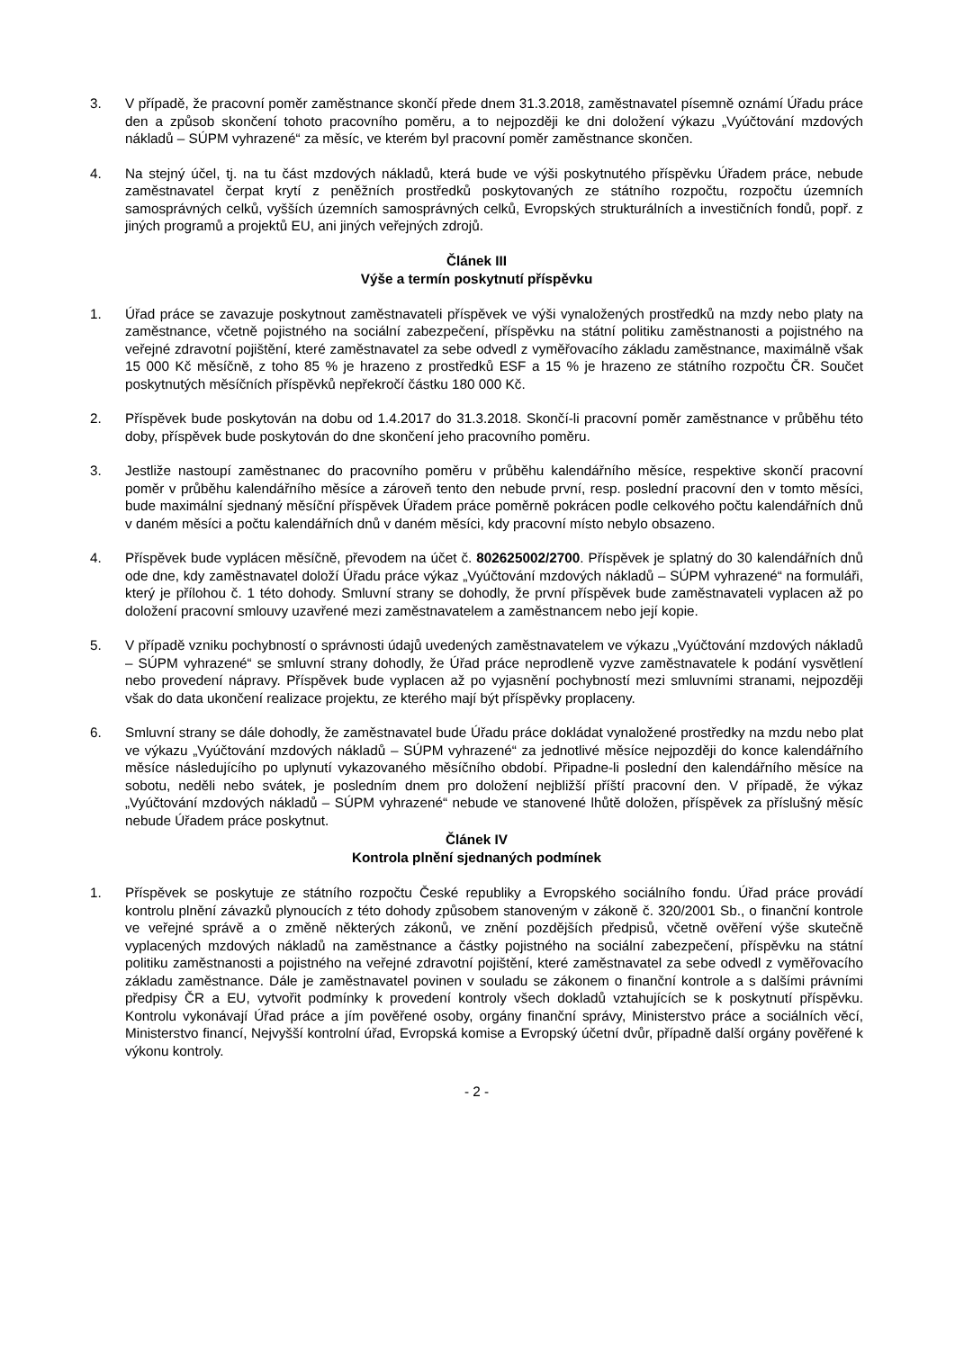3. V případě, že pracovní poměr zaměstnance skončí přede dnem 31.3.2018, zaměstnavatel písemně oznámí Úřadu práce den a způsob skončení tohoto pracovního poměru, a to nejpozději ke dni doložení výkazu „Vyúčtování mzdových nákladů – SÚPM vyhrazené“ za měsíc, ve kterém byl pracovní poměr zaměstnance skončen.
4. Na stejný účel, tj. na tu část mzdových nákladů, která bude ve výši poskytnutého příspěvku Úřadem práce, nebude zaměstnavatel čerpat krytí z peněžních prostředků poskytovaných ze státního rozpočtu, rozpočtu územních samosprávných celků, vyšších územních samosprávných celků, Evropských strukturálních a investičních fondů, popř. z jiných programů a projektů EU, ani jiných veřejných zdrojů.
Článek III
Výše a termín poskytnutí příspěvku
1. Úřad práce se zavazuje poskytnout zaměstnavateli příspěvek ve výši vynaložených prostředků na mzdy nebo platy na zaměstnance, včetně pojistného na sociální zabezpečení, příspěvku na státní politiku zaměstnanosti a pojistného na veřejné zdravotní pojištění, které zaměstnavatel za sebe odvedl z vyměřovacího základu zaměstnance, maximálně však 15 000 Kč měsíčně, z toho 85 % je hrazeno z prostředků ESF a 15 % je hrazeno ze státního rozpočtu ČR. Součet poskytnutých měsíčních příspěvků nepřekročí částku 180 000 Kč.
2. Příspěvek bude poskytován na dobu od 1.4.2017 do 31.3.2018. Skončí-li pracovní poměr zaměstnance v průběhu této doby, příspěvek bude poskytován do dne skončení jeho pracovního poměru.
3. Jestliže nastoupí zaměstnanec do pracovního poměru v průběhu kalendářního měsíce, respektive skončí pracovní poměr v průběhu kalendářního měsíce a zároveň tento den nebude první, resp. poslední pracovní den v tomto měsíci, bude maximální sjednaný měsíční příspěvek Úřadem práce poměrně pokrácen podle celkového počtu kalendářních dnů v daném měsíci a počtu kalendářních dnů v daném měsíci, kdy pracovní místo nebylo obsazeno.
4. Příspěvek bude vyplácen měsíčně, převodem na účet č. 802625002/2700. Příspěvek je splatný do 30 kalendářních dnů ode dne, kdy zaměstnavatel doloží Úřadu práce výkaz „Vyúčtování mzdových nákladů – SÚPM vyhrazené“ na formuláři, který je přílohou č. 1 této dohody. Smluvní strany se dohodly, že první příspěvek bude zaměstnavateli vyplacen až po doložení pracovní smlouvy uzavřené mezi zaměstnavatelem a zaměstnancem nebo její kopie.
5. V případě vzniku pochybností o správnosti údajů uvedených zaměstnavatelem ve výkazu „Vyúčtování mzdových nákladů – SÚPM vyhrazené“ se smluvní strany dohodly, že Úřad práce neprodleně vyzve zaměstnavatele k podání vysvětlení nebo provedení nápravy. Příspěvek bude vyplacen až po vyjasnění pochybností mezi smluvními stranami, nejpozději však do data ukončení realizace projektu, ze kterého mají být příspěvky proplaceny.
6. Smluvní strany se dále dohodly, že zaměstnavatel bude Úřadu práce dokládat vynaložené prostředky na mzdu nebo plat ve výkazu „Vyúčtování mzdových nákladů – SÚPM vyhrazené“ za jednotlivé měsíce nejpozději do konce kalendářního měsíce následujícího po uplynutí vykazovaného měsíčního období. Připadne-li poslední den kalendářního měsíce na sobotu, neděli nebo svátek, je posledním dnem pro doložení nejbližší příští pracovní den. V případě, že výkaz „Vyúčtování mzdových nákladů – SÚPM vyhrazené“ nebude ve stanovené lhůtě doložen, příspěvek za příslušný měsíc nebude Úřadem práce poskytnut.
Článek IV
Kontrola plnění sjednaných podmínek
1. Příspěvek se poskytuje ze státního rozpočtu České republiky a Evropského sociálního fondu. Úřad práce provádí kontrolu plnění závazků plynoucích z této dohody způsobem stanoveným v zákoně č. 320/2001 Sb., o finanční kontrole ve veřejné správě a o změně některých zákonů, ve znění pozdějších předpisů, včetně ověření výše skutečně vyplacených mzdových nákladů na zaměstnance a částky pojistného na sociální zabezpečení, příspěvku na státní politiku zaměstnanosti a pojistného na veřejné zdravotní pojištění, které zaměstnavatel za sebe odvedl z vyměřovacího základu zaměstnance. Dále je zaměstnavatel povinen v souladu se zákonem o finanční kontrole a s dalšími právními předpisy ČR a EU, vytvořit podmínky k provedení kontroly všech dokladů vztahujících se k poskytnutí příspěvku. Kontrolu vykonávají Úřad práce a jím pověřené osoby, orgány finanční správy, Ministerstvo práce a sociálních věcí, Ministerstvo financí, Nejvyšší kontrolní úřad, Evropská komise a Evropský účetní dvůr, případně další orgány pověřené k výkonu kontroly.
- 2 -